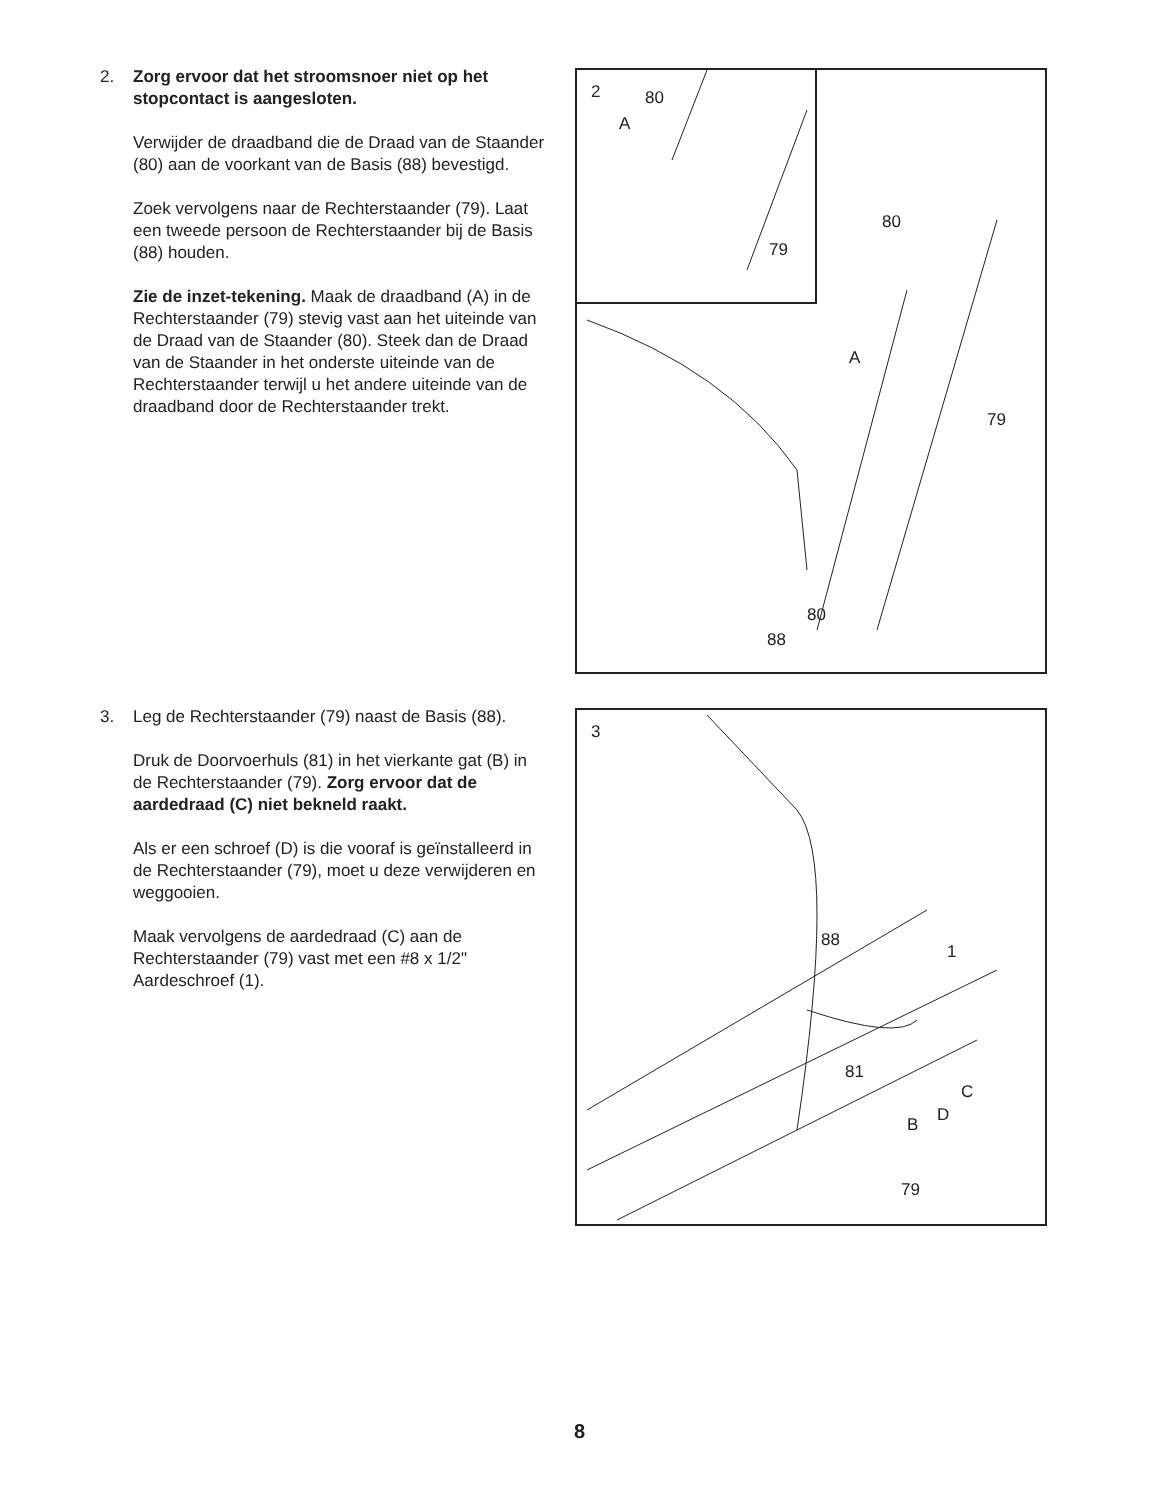2. Zorg ervoor dat het stroomsnoer niet op het stopcontact is aangesloten.
Verwijder de draadband die de Draad van de Staander (80) aan de voorkant van de Basis (88) bevestigd.
Zoek vervolgens naar de Rechterstaander (79). Laat een tweede persoon de Rechterstaander bij de Basis (88) houden.
Zie de inzet-tekening. Maak de draadband (A) in de Rechterstaander (79) stevig vast aan het uiteinde van de Draad van de Staander (80). Steek dan de Draad van de Staander in het onderste uiteinde van de Rechterstaander terwijl u het andere uiteinde van de draadband door de Rechterstaander trekt.
2 80
A
79
80
A
79
80
88
3. Leg de Rechterstaander (79) naast de Basis (88).
Druk de Doorvoerhuls (81) in het vierkante gat (B) in de Rechterstaander (79). Zorg ervoor dat de aardedraad (C) niet bekneld raakt.
Als er een schroef (D) is die vooraf is geïnstalleerd in de Rechterstaander (79), moet u deze verwijderen en weggooien.
Maak vervolgens de aardedraad (C) aan de Rechterstaander (79) vast met een #8 x 1/2" Aardeschroef (1).
3
88
1
81
C
D B
79
8